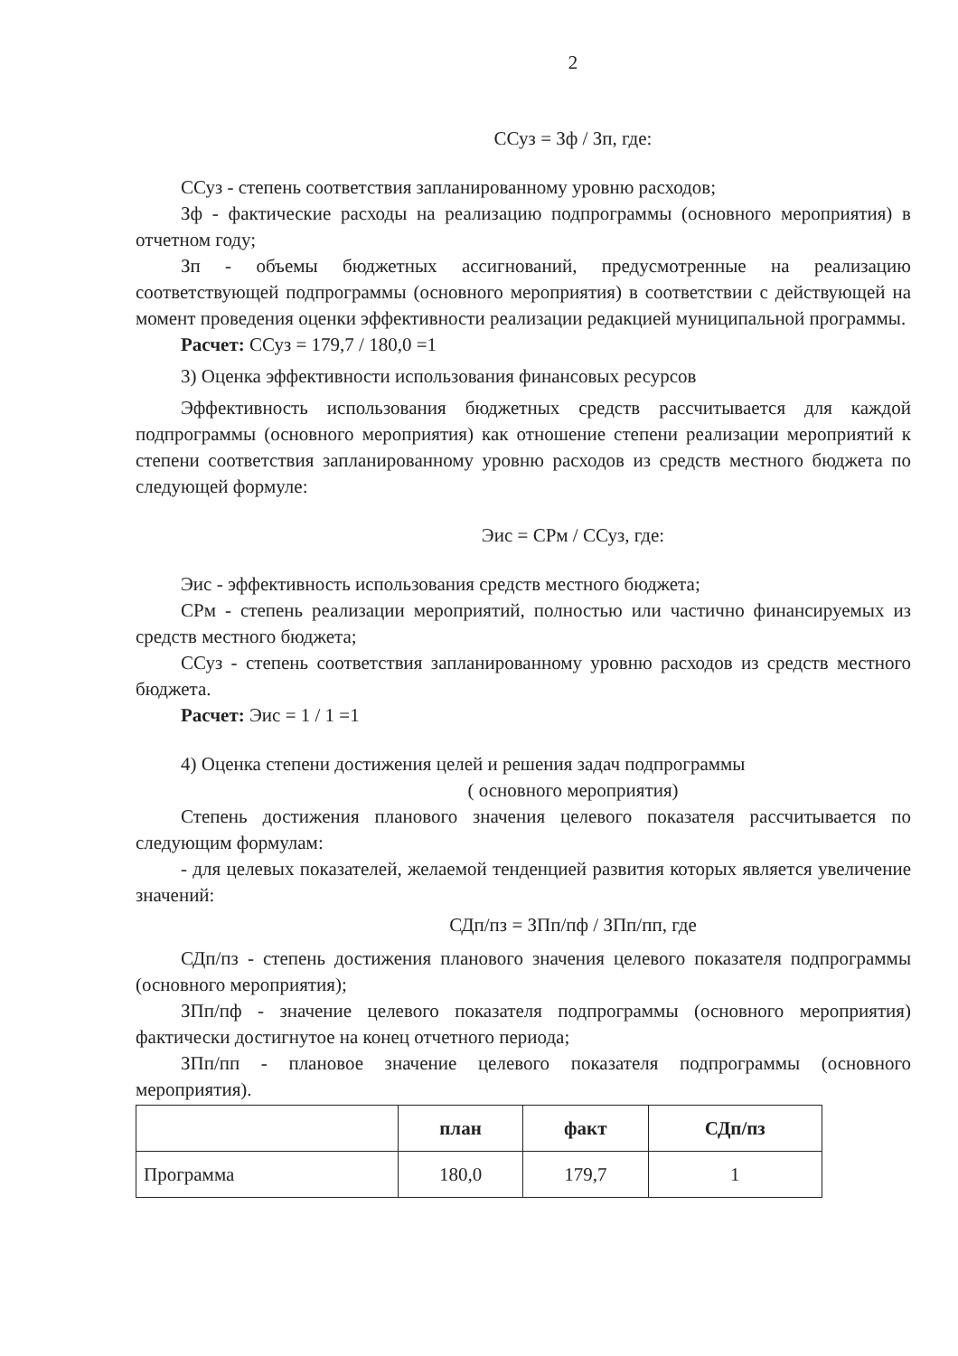2
ССуз = Зф / Зп, где:
ССуз - степень соответствия запланированному уровню расходов;
Зф - фактические расходы на реализацию подпрограммы (основного мероприятия) в отчетном году;
Зп - объемы бюджетных ассигнований, предусмотренные на реализацию соответствующей подпрограммы (основного мероприятия) в соответствии с действующей на момент проведения оценки эффективности реализации редакцией муниципальной программы.
Расчет: ССуз = 179,7 / 180,0 =1
3) Оценка эффективности использования финансовых ресурсов
Эффективность использования бюджетных средств рассчитывается для каждой подпрограммы (основного мероприятия) как отношение степени реализации мероприятий к степени соответствия запланированному уровню расходов из средств местного бюджета по следующей формуле:
Эис = СРм / ССуз, где:
Эис - эффективность использования средств местного бюджета;
СРм - степень реализации мероприятий, полностью или частично финансируемых из средств местного бюджета;
ССуз - степень соответствия запланированному уровню расходов из средств местного бюджета.
Расчет: Эис = 1 / 1 =1
4) Оценка степени достижения целей и решения задач подпрограммы
( основного мероприятия)
Степень достижения планового значения целевого показателя рассчитывается по следующим формулам:
- для целевых показателей, желаемой тенденцией развития которых является увеличение значений:
СДп/пз = ЗПп/пф / ЗПп/пп, где
СДп/пз - степень достижения планового значения целевого показателя подпрограммы (основного мероприятия);
ЗПп/пф - значение целевого показателя подпрограммы (основного мероприятия) фактически достигнутое на конец отчетного периода;
ЗПп/пп - плановое значение целевого показателя подпрограммы (основного мероприятия).
| | план | факт | СДп/пз |
| --- | --- | --- | --- |
| Программа | 180,0 | 179,7 | 1 |